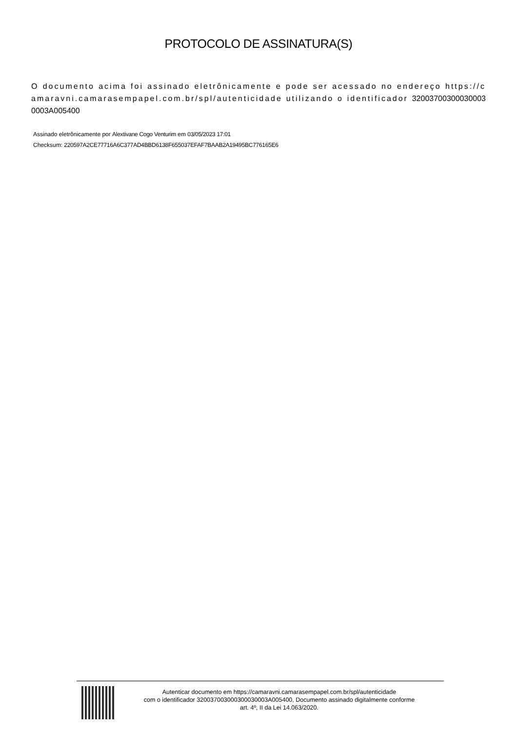PROTOCOLO DE ASSINATURA(S)
O documento acima foi assinado eletrônicamente e pode ser acessado no endereço https://camaravni.camarasempapel.com.br/spl/autenticidade utilizando o identificador 320037003000300030003A005400
Assinado eletrônicamente por Alextivane Cogo Venturim em 03/05/2023 17:01
Checksum: 220597A2CE77716A6C377AD4BBD6138F655037EFAF7BAAB2A19495BC776165E6
Autenticar documento em https://camaravni.camarasempapel.com.br/spl/autenticidade
com o identificador 320037003000300030003A005400, Documento assinado digitalmente conforme
art. 4º, II da Lei 14.063/2020.